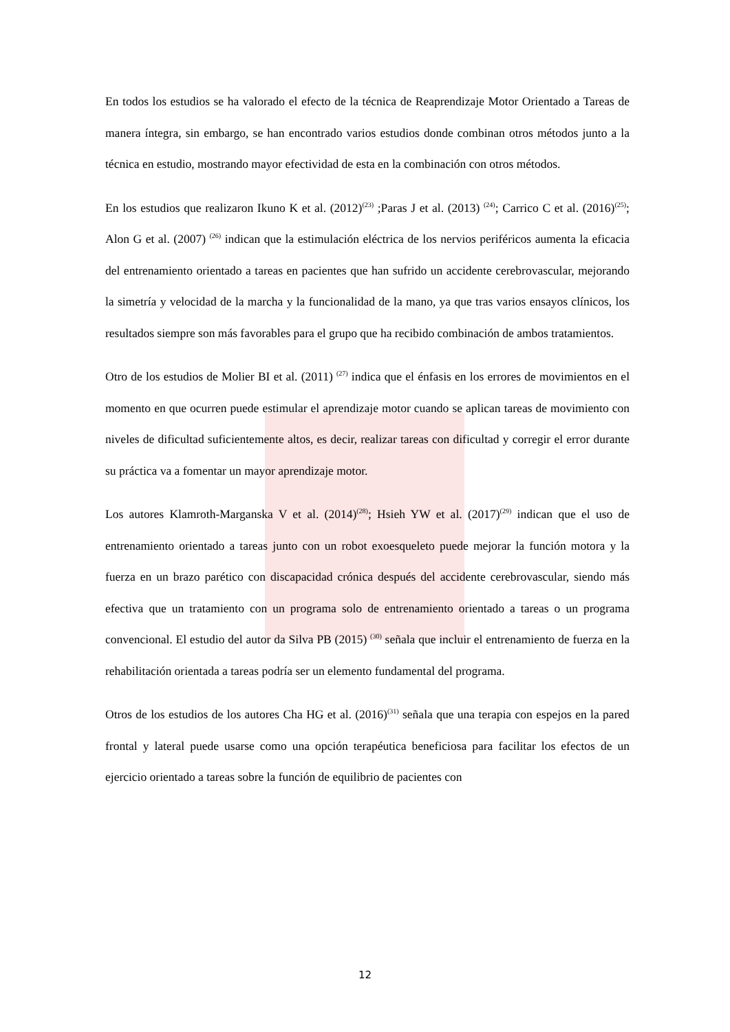En todos los estudios se ha valorado el efecto de la técnica de Reaprendizaje Motor Orientado a Tareas de manera íntegra, sin embargo, se han encontrado varios estudios donde combinan otros métodos junto a la técnica en estudio, mostrando mayor efectividad de esta en la combinación con otros métodos.
En los estudios que realizaron Ikuno K et al. (2012)<sup>(23)</sup> ;Paras J et al. (2013) <sup>(24)</sup>; Carrico C et al. (2016)<sup>(25)</sup>; Alon G et al. (2007) <sup>(26)</sup> indican que la estimulación eléctrica de los nervios periféricos aumenta la eficacia del entrenamiento orientado a tareas en pacientes que han sufrido un accidente cerebrovascular, mejorando la simetría y velocidad de la marcha y la funcionalidad de la mano, ya que tras varios ensayos clínicos, los resultados siempre son más favorables para el grupo que ha recibido combinación de ambos tratamientos.
Otro de los estudios de Molier BI et al. (2011) <sup>(27)</sup> indica que el énfasis en los errores de movimientos en el momento en que ocurren puede estimular el aprendizaje motor cuando se aplican tareas de movimiento con niveles de dificultad suficientemente altos, es decir, realizar tareas con dificultad y corregir el error durante su práctica va a fomentar un mayor aprendizaje motor.
Los autores Klamroth-Marganska V et al. (2014)<sup>(28)</sup>; Hsieh YW et al. (2017)<sup>(29)</sup> indican que el uso de entrenamiento orientado a tareas junto con un robot exoesqueleto puede mejorar la función motora y la fuerza en un brazo parético con discapacidad crónica después del accidente cerebrovascular, siendo más efectiva que un tratamiento con un programa solo de entrenamiento orientado a tareas o un programa convencional. El estudio del autor da Silva PB (2015) <sup>(30)</sup> señala que incluir el entrenamiento de fuerza en la rehabilitación orientada a tareas podría ser un elemento fundamental del programa.
Otros de los estudios de los autores Cha HG et al. (2016)<sup>(31)</sup> señala que una terapia con espejos en la pared frontal y lateral puede usarse como una opción terapéutica beneficiosa para facilitar los efectos de un ejercicio orientado a tareas sobre la función de equilibrio de pacientes con
12